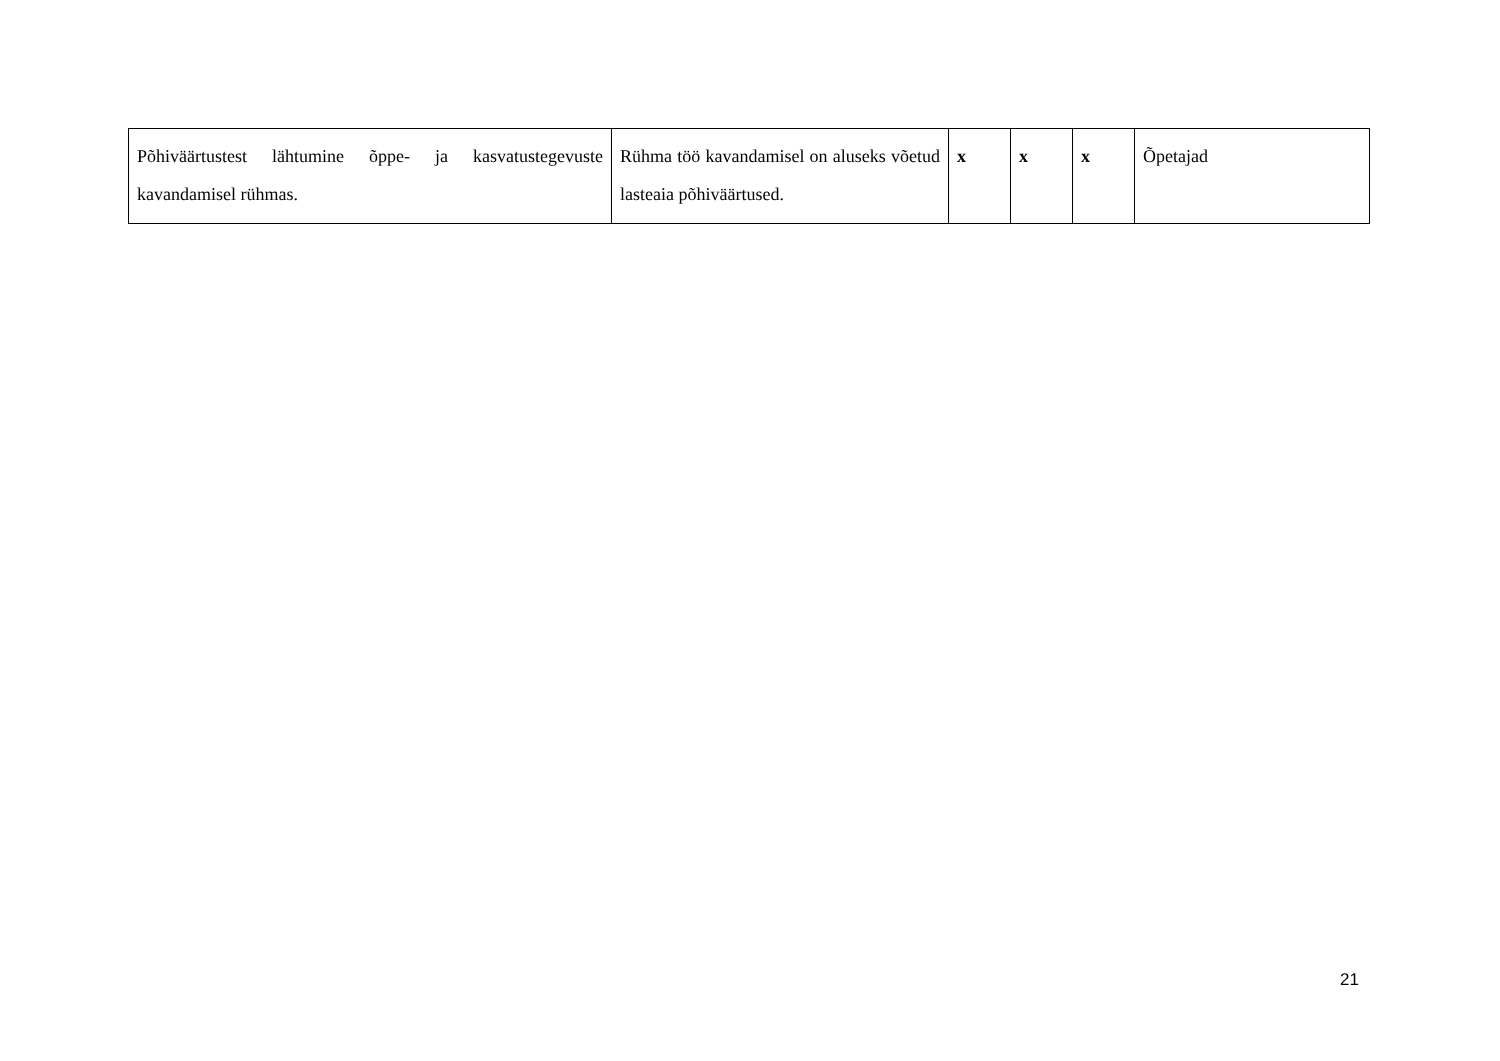| Põhiväärtustest lähtumine õppe- ja kasvatustegevuste kavandamisel rühmas. | Rühma töö kavandamisel on aluseks võetud lasteaia põhiväärtused. | x | x | x | Õpetajad |
21